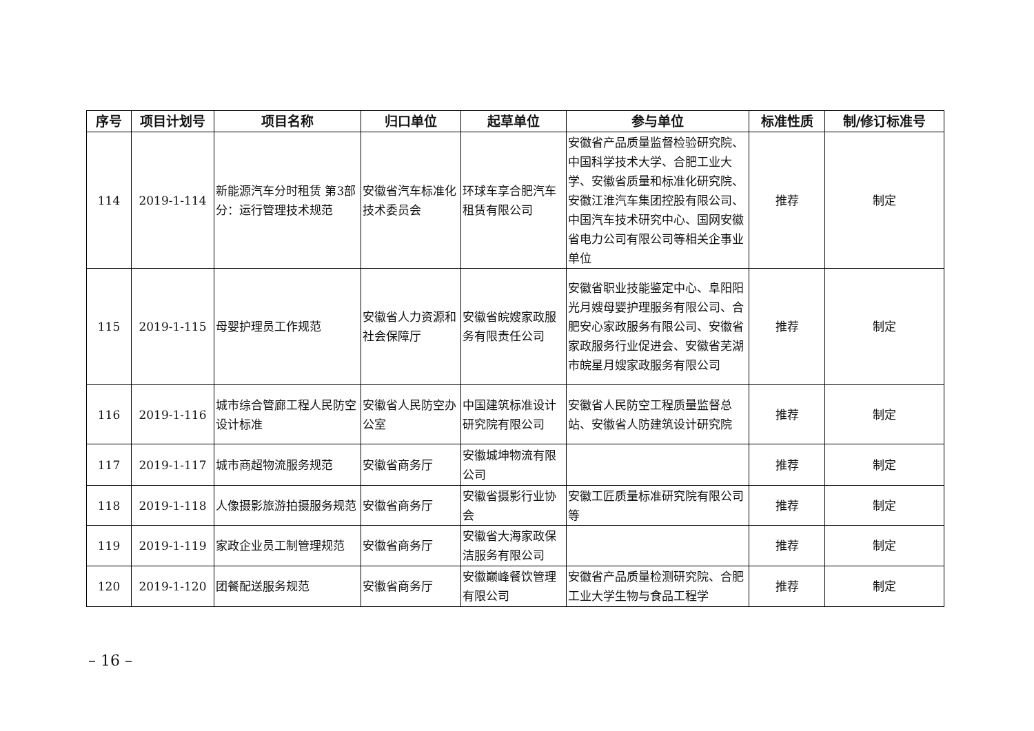| 序号 | 项目计划号 | 项目名称 | 归口单位 | 起草单位 | 参与单位 | 标准性质 | 制/修订标准号 |
| --- | --- | --- | --- | --- | --- | --- | --- |
| 114 | 2019-1-114 | 新能源汽车分时租赁 第3部分：运行管理技术规范 | 安徽省汽车标准化技术委员会 | 环球车享合肥汽车租赁有限公司 | 安徽省产品质量监督检验研究院、中国科学技术大学、合肥工业大学、安徽省质量和标准化研究院、安徽江淮汽车集团控股有限公司、中国汽车技术研究中心、国网安徽省电力公司有限公司等相关企事业单位 | 推荐 | 制定 |
| 115 | 2019-1-115 | 母婴护理员工作规范 | 安徽省人力资源和社会保障厅 | 安徽省皖嫂家政服务有限责任公司 | 安徽省职业技能鉴定中心、阜阳阳光月嫂母婴护理服务有限公司、合肥安心家政服务有限公司、安徽省家政服务行业促进会、安徽省芜湖市皖星月嫂家政服务有限公司 | 推荐 | 制定 |
| 116 | 2019-1-116 | 城市综合管廊工程人民防空设计标准 | 安徽省人民防空办公室 | 中国建筑标准设计研究院有限公司 | 安徽省人民防空工程质量监督总站、安徽省人防建筑设计研究院 | 推荐 | 制定 |
| 117 | 2019-1-117 | 城市商超物流服务规范 | 安徽省商务厅 | 安徽城坤物流有限公司 | | 推荐 | 制定 |
| 118 | 2019-1-118 | 人像摄影旅游拍摄服务规范 | 安徽省商务厅 | 安徽省摄影行业协会 | 安徽工匠质量标准研究院有限公司等 | 推荐 | 制定 |
| 119 | 2019-1-119 | 家政企业员工制管理规范 | 安徽省商务厅 | 安徽省大海家政保洁服务有限公司 | | 推荐 | 制定 |
| 120 | 2019-1-120 | 团餐配送服务规范 | 安徽省商务厅 | 安徽巅峰餐饮管理有限公司 | 安徽省产品质量检测研究院、合肥工业大学生物与食品工程学 | 推荐 | 制定 |
– 16 –